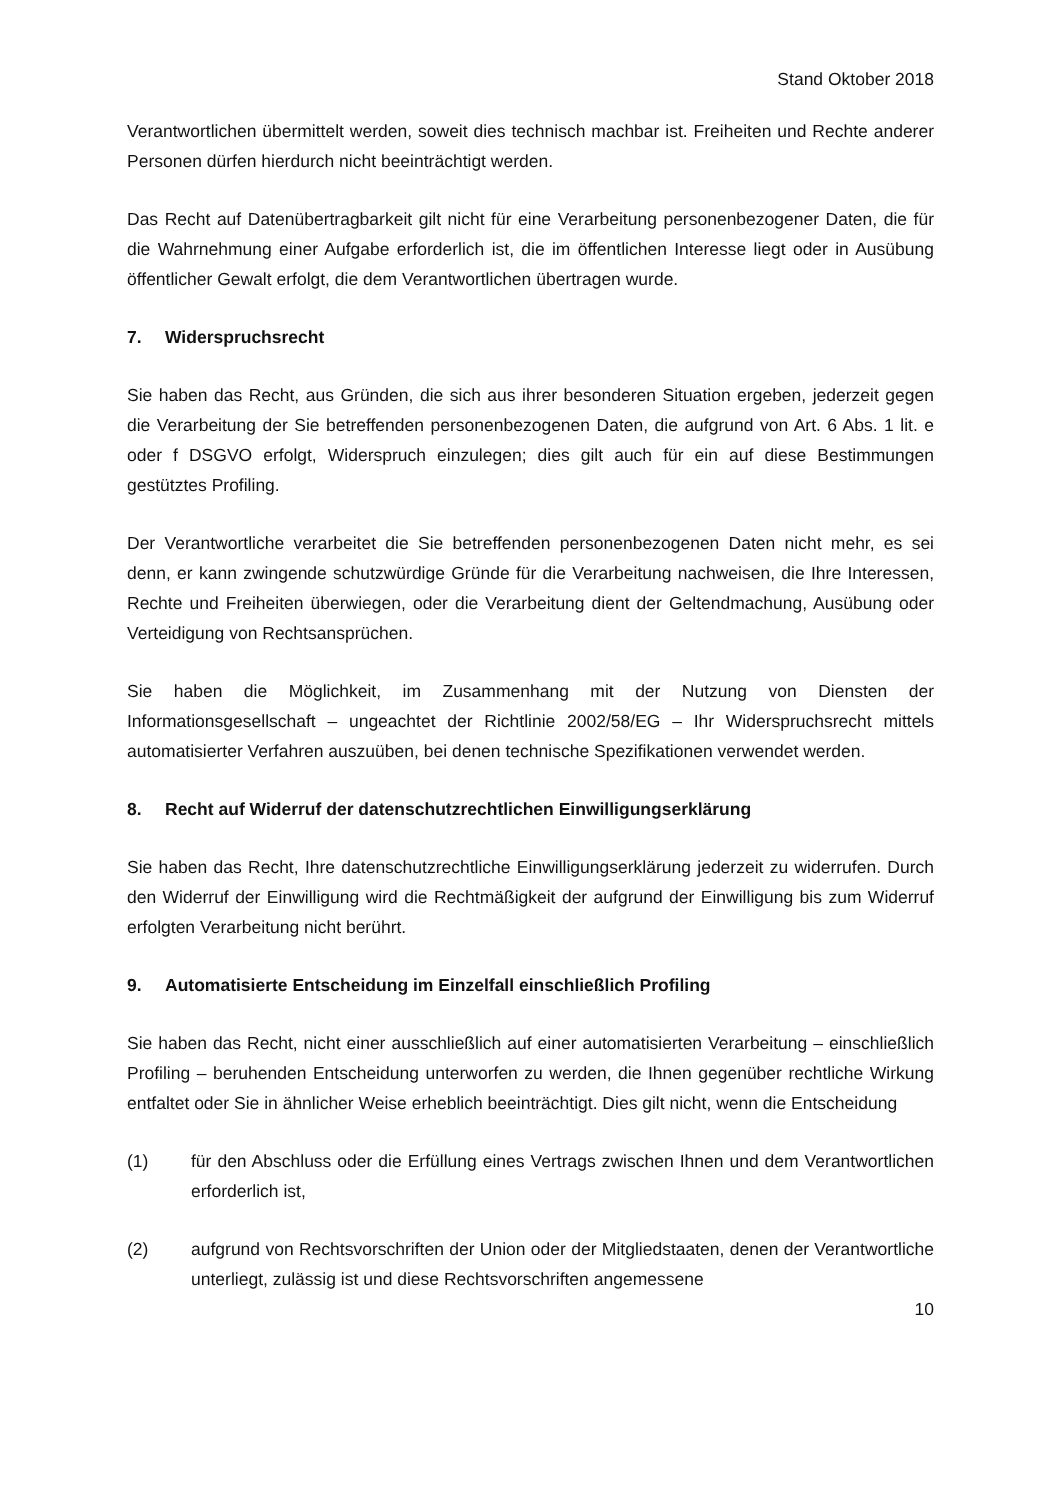Stand Oktober 2018
Verantwortlichen übermittelt werden, soweit dies technisch machbar ist. Freiheiten und Rechte anderer Personen dürfen hierdurch nicht beeinträchtigt werden.
Das Recht auf Datenübertragbarkeit gilt nicht für eine Verarbeitung personenbezogener Daten, die für die Wahrnehmung einer Aufgabe erforderlich ist, die im öffentlichen Interesse liegt oder in Ausübung öffentlicher Gewalt erfolgt, die dem Verantwortlichen übertragen wurde.
7. Widerspruchsrecht
Sie haben das Recht, aus Gründen, die sich aus ihrer besonderen Situation ergeben, jederzeit gegen die Verarbeitung der Sie betreffenden personenbezogenen Daten, die aufgrund von Art. 6 Abs. 1 lit. e oder f DSGVO erfolgt, Widerspruch einzulegen; dies gilt auch für ein auf diese Bestimmungen gestütztes Profiling.
Der Verantwortliche verarbeitet die Sie betreffenden personenbezogenen Daten nicht mehr, es sei denn, er kann zwingende schutzwürdige Gründe für die Verarbeitung nachweisen, die Ihre Interessen, Rechte und Freiheiten überwiegen, oder die Verarbeitung dient der Geltendmachung, Ausübung oder Verteidigung von Rechtsansprüchen.
Sie haben die Möglichkeit, im Zusammenhang mit der Nutzung von Diensten der Informationsgesellschaft – ungeachtet der Richtlinie 2002/58/EG – Ihr Widerspruchsrecht mittels automatisierter Verfahren auszuüben, bei denen technische Spezifikationen verwendet werden.
8. Recht auf Widerruf der datenschutzrechtlichen Einwilligungserklärung
Sie haben das Recht, Ihre datenschutzrechtliche Einwilligungserklärung jederzeit zu widerrufen. Durch den Widerruf der Einwilligung wird die Rechtmäßigkeit der aufgrund der Einwilligung bis zum Widerruf erfolgten Verarbeitung nicht berührt.
9. Automatisierte Entscheidung im Einzelfall einschließlich Profiling
Sie haben das Recht, nicht einer ausschließlich auf einer automatisierten Verarbeitung – einschließlich Profiling – beruhenden Entscheidung unterworfen zu werden, die Ihnen gegenüber rechtliche Wirkung entfaltet oder Sie in ähnlicher Weise erheblich beeinträchtigt. Dies gilt nicht, wenn die Entscheidung
(1) für den Abschluss oder die Erfüllung eines Vertrags zwischen Ihnen und dem Verantwortlichen erforderlich ist,
(2) aufgrund von Rechtsvorschriften der Union oder der Mitgliedstaaten, denen der Verantwortliche unterliegt, zulässig ist und diese Rechtsvorschriften angemessene
10